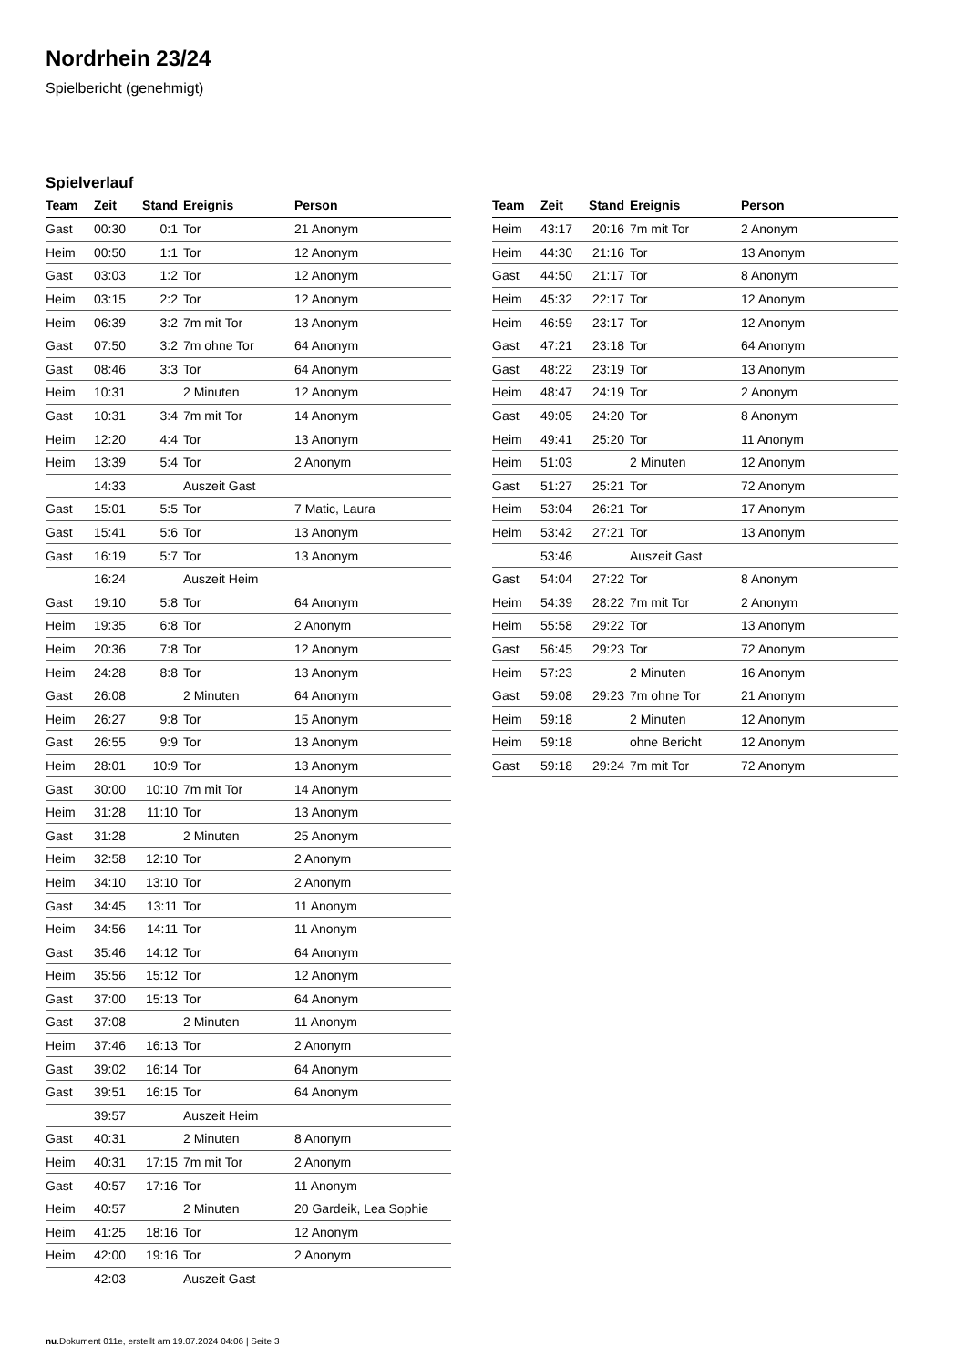Nordrhein 23/24
Spielbericht (genehmigt)
Spielverlauf
| Team | Zeit | Stand | Ereignis | Person |
| --- | --- | --- | --- | --- |
| Gast | 00:30 | 0:1 | Tor | 21 Anonym |
| Heim | 00:50 | 1:1 | Tor | 12 Anonym |
| Gast | 03:03 | 1:2 | Tor | 12 Anonym |
| Heim | 03:15 | 2:2 | Tor | 12 Anonym |
| Heim | 06:39 | 3:2 | 7m mit Tor | 13 Anonym |
| Gast | 07:50 | 3:2 | 7m ohne Tor | 64 Anonym |
| Gast | 08:46 | 3:3 | Tor | 64 Anonym |
| Heim | 10:31 | | 2 Minuten | 12 Anonym |
| Gast | 10:31 | 3:4 | 7m mit Tor | 14 Anonym |
| Heim | 12:20 | 4:4 | Tor | 13 Anonym |
| Heim | 13:39 | 5:4 | Tor | 2 Anonym |
| | 14:33 | | Auszeit Gast | |
| Gast | 15:01 | 5:5 | Tor | 7 Matic, Laura |
| Gast | 15:41 | 5:6 | Tor | 13 Anonym |
| Gast | 16:19 | 5:7 | Tor | 13 Anonym |
| | 16:24 | | Auszeit Heim | |
| Gast | 19:10 | 5:8 | Tor | 64 Anonym |
| Heim | 19:35 | 6:8 | Tor | 2 Anonym |
| Heim | 20:36 | 7:8 | Tor | 12 Anonym |
| Heim | 24:28 | 8:8 | Tor | 13 Anonym |
| Gast | 26:08 | | 2 Minuten | 64 Anonym |
| Heim | 26:27 | 9:8 | Tor | 15 Anonym |
| Gast | 26:55 | 9:9 | Tor | 13 Anonym |
| Heim | 28:01 | 10:9 | Tor | 13 Anonym |
| Gast | 30:00 | 10:10 | 7m mit Tor | 14 Anonym |
| Heim | 31:28 | 11:10 | Tor | 13 Anonym |
| Gast | 31:28 | | 2 Minuten | 25 Anonym |
| Heim | 32:58 | 12:10 | Tor | 2 Anonym |
| Heim | 34:10 | 13:10 | Tor | 2 Anonym |
| Gast | 34:45 | 13:11 | Tor | 11 Anonym |
| Heim | 34:56 | 14:11 | Tor | 11 Anonym |
| Gast | 35:46 | 14:12 | Tor | 64 Anonym |
| Heim | 35:56 | 15:12 | Tor | 12 Anonym |
| Gast | 37:00 | 15:13 | Tor | 64 Anonym |
| Gast | 37:08 | | 2 Minuten | 11 Anonym |
| Heim | 37:46 | 16:13 | Tor | 2 Anonym |
| Gast | 39:02 | 16:14 | Tor | 64 Anonym |
| Gast | 39:51 | 16:15 | Tor | 64 Anonym |
| | 39:57 | | Auszeit Heim | |
| Gast | 40:31 | | 2 Minuten | 8 Anonym |
| Heim | 40:31 | 17:15 | 7m mit Tor | 2 Anonym |
| Gast | 40:57 | 17:16 | Tor | 11 Anonym |
| Heim | 40:57 | | 2 Minuten | 20 Gardeik, Lea Sophie |
| Heim | 41:25 | 18:16 | Tor | 12 Anonym |
| Heim | 42:00 | 19:16 | Tor | 2 Anonym |
| | 42:03 | | Auszeit Gast | |
| Team | Zeit | Stand | Ereignis | Person |
| --- | --- | --- | --- | --- |
| Heim | 43:17 | 20:16 | 7m mit Tor | 2 Anonym |
| Heim | 44:30 | 21:16 | Tor | 13 Anonym |
| Gast | 44:50 | 21:17 | Tor | 8 Anonym |
| Heim | 45:32 | 22:17 | Tor | 12 Anonym |
| Heim | 46:59 | 23:17 | Tor | 12 Anonym |
| Gast | 47:21 | 23:18 | Tor | 64 Anonym |
| Gast | 48:22 | 23:19 | Tor | 13 Anonym |
| Heim | 48:47 | 24:19 | Tor | 2 Anonym |
| Gast | 49:05 | 24:20 | Tor | 8 Anonym |
| Heim | 49:41 | 25:20 | Tor | 11 Anonym |
| Heim | 51:03 | | 2 Minuten | 12 Anonym |
| Gast | 51:27 | 25:21 | Tor | 72 Anonym |
| Heim | 53:04 | 26:21 | Tor | 17 Anonym |
| Heim | 53:42 | 27:21 | Tor | 13 Anonym |
| | 53:46 | | Auszeit Gast | |
| Gast | 54:04 | 27:22 | Tor | 8 Anonym |
| Heim | 54:39 | 28:22 | 7m mit Tor | 2 Anonym |
| Heim | 55:58 | 29:22 | Tor | 13 Anonym |
| Gast | 56:45 | 29:23 | Tor | 72 Anonym |
| Heim | 57:23 | | 2 Minuten | 16 Anonym |
| Gast | 59:08 | 29:23 | 7m ohne Tor | 21 Anonym |
| Heim | 59:18 | | 2 Minuten | 12 Anonym |
| Heim | 59:18 | | ohne Bericht | 12 Anonym |
| Gast | 59:18 | 29:24 | 7m mit Tor | 72 Anonym |
nu.Dokument 011e, erstellt am 19.07.2024 04:06 | Seite 3